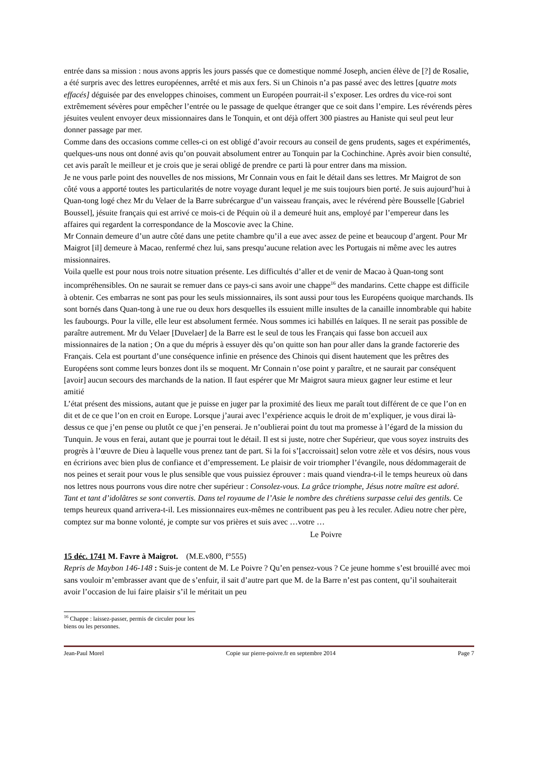entrée dans sa mission : nous avons appris les jours passés que ce domestique nommé Joseph, ancien élève de [?] de Rosalie, a été surpris avec des lettres européennes, arrêté et mis aux fers. Si un Chinois n’a pas passé avec des lettres [quatre mots effacés] déguisée par des enveloppes chinoises, comment un Européen pourrait-il s’exposer. Les ordres du vice-roi sont extrêmement sévères pour empêcher l’entrée ou le passage de quelque étranger que ce soit dans l’empire. Les révérends pères jésuites veulent envoyer deux missionnaires dans le Tonquin, et ont déjà offert 300 piastres au Haniste qui seul peut leur donner passage par mer.
Comme dans des occasions comme celles-ci on est obligé d’avoir recours au conseil de gens prudents, sages et expérimentés, quelques-uns nous ont donné avis qu’on pouvait absolument entrer au Tonquin par la Cochinchine. Après avoir bien consulté, cet avis paraît le meilleur et je crois que je serai obligé de prendre ce parti là pour entrer dans ma mission.
Je ne vous parle point des nouvelles de nos missions, Mr Connain vous en fait le détail dans ses lettres. Mr Maigrot de son côté vous a apporté toutes les particularités de notre voyage durant lequel je me suis toujours bien porté. Je suis aujourd’hui à Quan-tong logé chez Mr du Velaer de la Barre subrécargue d’un vaisseau français, avec le révérend père Bousselle [Gabriel Boussel], jésuite français qui est arrivé ce mois-ci de Péquin où il a demeuré huit ans, employé par l’empereur dans les affaires qui regardent la correspondance de la Moscovie avec la Chine.
Mr Connain demeure d’un autre côté dans une petite chambre qu’il a eue avec assez de peine et beaucoup d’argent. Pour Mr Maigrot [il] demeure à Macao, renfermé chez lui, sans presqu’aucune relation avec les Portugais ni même avec les autres missionnaires.
Voila quelle est pour nous trois notre situation présente. Les difficultés d’aller et de venir de Macao à Quan-tong sont incompréhensibles. On ne saurait se remuer dans ce pays-ci sans avoir une chappe<sup>16</sup> des mandarins. Cette chappe est difficile à obtenir. Ces embarras ne sont pas pour les seuls missionnaires, ils sont aussi pour tous les Européens quoique marchands. Ils sont bornés dans Quan-tong à une rue ou deux hors desquelles ils essuient mille insultes de la canaille innombrable qui habite les faubourgs. Pour la ville, elle leur est absolument fermée. Nous sommes ici habillés en laïques. Il ne serait pas possible de paraître autrement. Mr du Velaer [Duvelaer] de la Barre est le seul de tous les Français qui fasse bon accueil aux missionnaires de la nation ; On a que du mépris à essuyer dès qu’on quitte son han pour aller dans la grande factorerie des Français. Cela est pourtant d’une conséquence infinie en présence des Chinois qui disent hautement que les prêtres des Européens sont comme leurs bonzes dont ils se moquent. Mr Connain n’ose point y paraître, et ne saurait par conséquent [avoir] aucun secours des marchands de la nation. Il faut espérer que Mr Maigrot saura mieux gagner leur estime et leur amitié
L’état présent des missions, autant que je puisse en juger par la proximité des lieux me paraît tout différent de ce que l’on en dit et de ce que l’on en croit en Europe. Lorsque j’aurai avec l’expérience acquis le droit de m’expliquer, je vous dirai là-dessus ce que j’en pense ou plutôt ce que j’en penserai. Je n’oublierai point du tout ma promesse à l’égard de la mission du Tunquin. Je vous en ferai, autant que je pourrai tout le détail. Il est si juste, notre cher Supérieur, que vous soyez instruits des progrès à l’œuvre de Dieu à laquelle vous prenez tant de part. Si la foi s’[accroissait] selon votre zèle et vos désirs, nous vous en écririons avec bien plus de confiance et d’empressement. Le plaisir de voir triompher l’évangile, nous dédommagerait de nos peines et serait pour vous le plus sensible que vous puissiez éprouver : mais quand viendra-t-il le temps heureux où dans nos lettres nous pourrons vous dire notre cher supérieur : Consolez-vous. La grâce triomphe, Jésus notre maître est adoré. Tant et tant d’idolâtres se sont convertis. Dans tel royaume de l’Asie le nombre des chrétiens surpasse celui des gentils. Ce temps heureux quand arrivera-t-il. Les missionnaires eux-mêmes ne contribuent pas peu à les reculer. Adieu notre cher père, comptez sur ma bonne volonté, je compte sur vos prières et suis avec …votre …
Le Poivre
15 déc. 1741 M. Favre à Maigrot. (M.E.v800, f°555)
Repris de Maybon 146-148 : Suis-je content de M. Le Poivre ? Qu’en pensez-vous ? Ce jeune homme s’est brouillé avec moi sans vouloir m’embrasser avant que de s’enfuir, il sait d’autre part que M. de la Barre n’est pas content, qu’il souhaiterait avoir l’occasion de lui faire plaisir s’il le méritait un peu
<sup>16</sup> Chappe : laissez-passer, permis de circuler pour les biens ou les personnes.
Jean-Paul Morel Copie sur pierre-poivre.fr en septembre 2014 Page 7